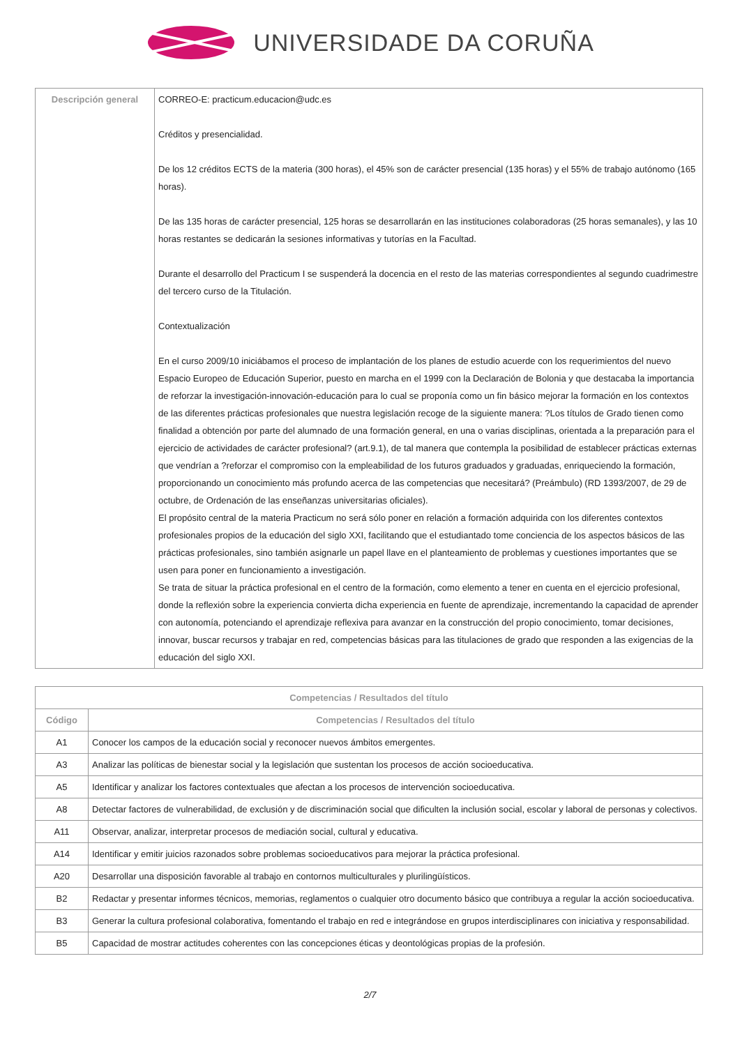UNIVERSIDADE DA CORUÑA
| Descripción general | CORREO-E: practicum.educacion@udc.es Créditos y presencialidad. De los 12 créditos ECTS de la materia (300 horas), el 45% son de carácter presencial (135 horas) y el 55% de trabajo autónomo (165 horas). De las 135 horas de carácter presencial, 125 horas se desarrollarán en las instituciones colaboradoras (25 horas semanales), y las 10 horas restantes se dedicarán la sesiones informativas y tutorías en la Facultad. Durante el desarrollo del Practicum I se suspenderá la docencia en el resto de las materias correspondientes al segundo cuadrimestre del tercero curso de la Titulación. Contextualización En el curso 2009/10 iniciábamos el proceso de implantación de los planes de estudio acuerde con los requerimientos del nuevo Espacio Europeo de Educación Superior, puesto en marcha en el 1999 con la Declaración de Bolonia y que destacaba la importancia de reforzar la investigación-innovación-educación para lo cual se proponía como un fin básico mejorar la formación en los contextos de las diferentes prácticas profesionales que nuestra legislación recoge de la siguiente manera: ?Los títulos de Grado tienen como finalidad a obtención por parte del alumnado de una formación general, en una o varias disciplinas, orientada a la preparación para el ejercicio de actividades de carácter profesional? (art.9.1), de tal manera que contempla la posibilidad de establecer prácticas externas que vendrían a ?reforzar el compromiso con la empleabilidad de los futuros graduados y graduadas, enriqueciendo la formación, proporcionando un conocimiento más profundo acerca de las competencias que necesitará? (Preámbulo) (RD 1393/2007, de 29 de octubre, de Ordenación de las enseñanzas universitarias oficiales). El propósito central de la materia Practicum no será sólo poner en relación a formación adquirida con los diferentes contextos profesionales propios de la educación del siglo XXI, facilitando que el estudiantado tome conciencia de los aspectos básicos de las prácticas profesionales, sino también asignarle un papel llave en el planteamiento de problemas y cuestiones importantes que se usen para poner en funcionamiento a investigación. Se trata de situar la práctica profesional en el centro de la formación, como elemento a tener en cuenta en el ejercicio profesional, donde la reflexión sobre la experiencia convierta dicha experiencia en fuente de aprendizaje, incrementando la capacidad de aprender con autonomía, potenciando el aprendizaje reflexiva para avanzar en la construcción del propio conocimiento, tomar decisiones, innovar, buscar recursos y trabajar en red, competencias básicas para las titulaciones de grado que responden a las exigencias de la educación del siglo XXI. |
| Competencias / Resultados del título | |
| --- | --- |
| Código | Competencias / Resultados del título |
| A1 | Conocer los campos de la educación social y reconocer nuevos ámbitos emergentes. |
| A3 | Analizar las políticas de bienestar social y la legislación que sustentan los procesos de acción socioeducativa. |
| A5 | Identificar y analizar los factores contextuales que afectan a los procesos de intervención socioeducativa. |
| A8 | Detectar factores de vulnerabilidad, de exclusión y de discriminación social que dificulten la inclusión social, escolar y laboral de personas y colectivos. |
| A11 | Observar, analizar, interpretar procesos de mediación social, cultural y educativa. |
| A14 | Identificar y emitir juicios razonados sobre problemas socioeducativos para mejorar la práctica profesional. |
| A20 | Desarrollar una disposición favorable al trabajo en contornos multiculturales y plurilingüísticos. |
| B2 | Redactar y presentar informes técnicos, memorias, reglamentos o cualquier otro documento básico que contribuya a regular la acción socioeducativa. |
| B3 | Generar la cultura profesional colaborativa, fomentando el trabajo en red e integrándose en grupos interdisciplinares con iniciativa y responsabilidad. |
| B5 | Capacidad de mostrar actitudes coherentes con las concepciones éticas y deontológicas propias de la profesión. |
2/7